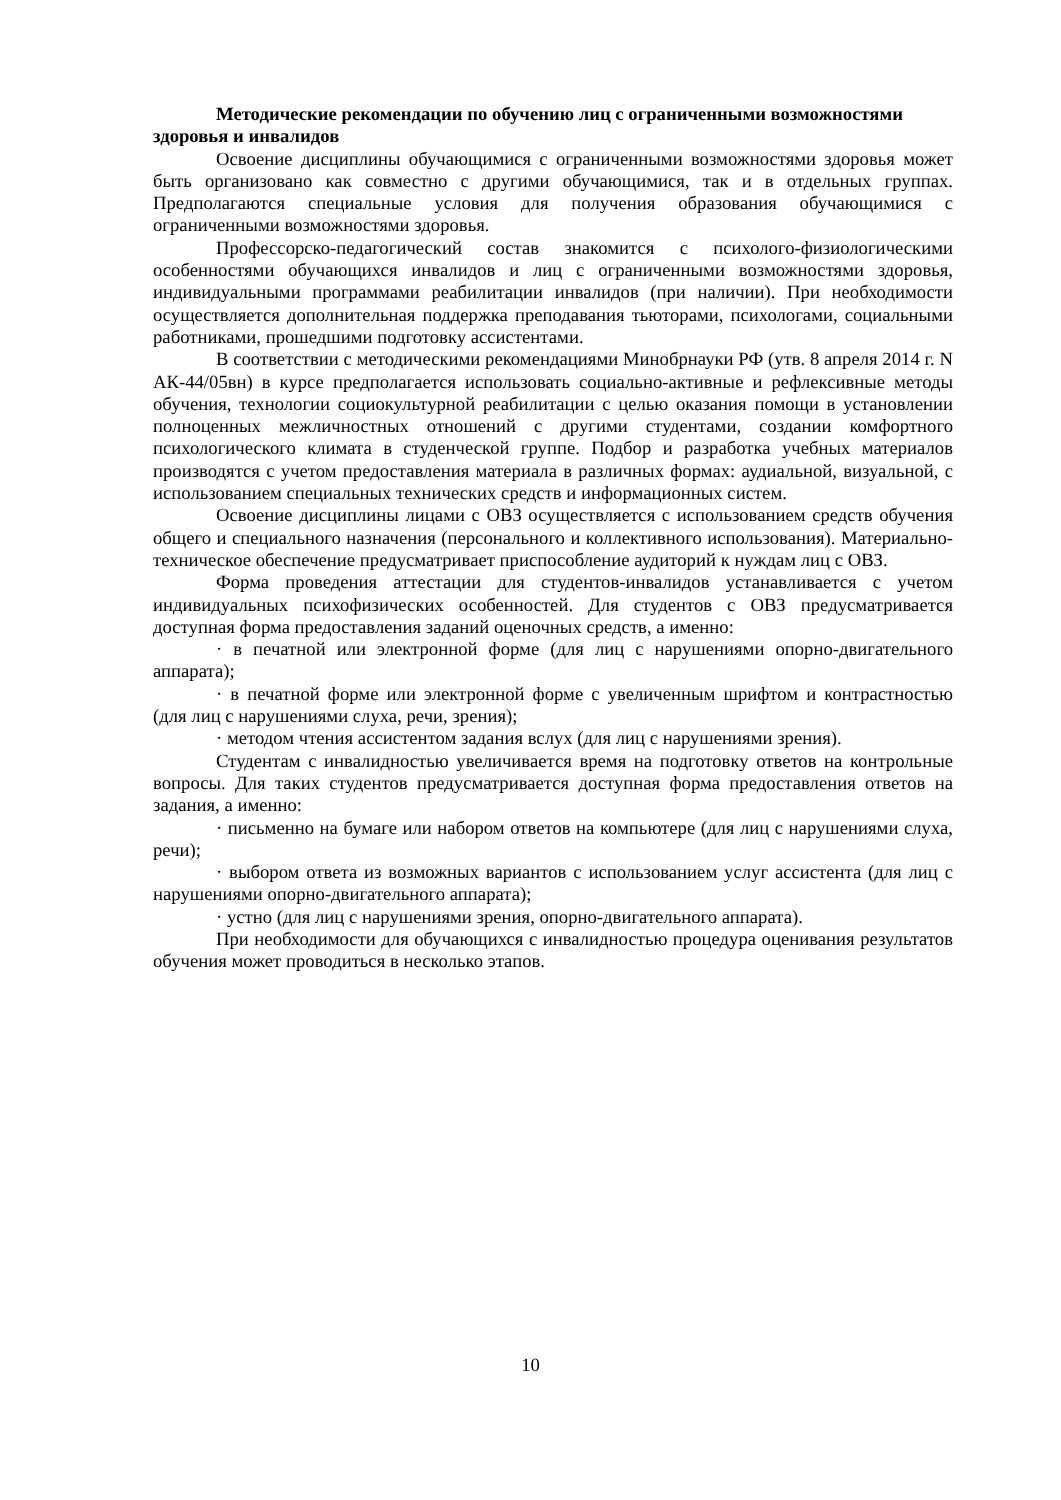Методические рекомендации по обучению лиц с ограниченными возможностями здоровья и инвалидов
Освоение дисциплины обучающимися с ограниченными возможностями здоровья может быть организовано как совместно с другими обучающимися, так и в отдельных группах. Предполагаются специальные условия для получения образования обучающимися с ограниченными возможностями здоровья.
Профессорско-педагогический состав знакомится с психолого-физиологическими особенностями обучающихся инвалидов и лиц с ограниченными возможностями здоровья, индивидуальными программами реабилитации инвалидов (при наличии). При необходимости осуществляется дополнительная поддержка преподавания тьюторами, психологами, социальными работниками, прошедшими подготовку ассистентами.
В соответствии с методическими рекомендациями Минобрнауки РФ (утв. 8 апреля 2014 г. N АК-44/05вн) в курсе предполагается использовать социально-активные и рефлексивные методы обучения, технологии социокультурной реабилитации с целью оказания помощи в установлении полноценных межличностных отношений с другими студентами, создании комфортного психологического климата в студенческой группе. Подбор и разработка учебных материалов производятся с учетом предоставления материала в различных формах: аудиальной, визуальной, с использованием специальных технических средств и информационных систем.
Освоение дисциплины лицами с ОВЗ осуществляется с использованием средств обучения общего и специального назначения (персонального и коллективного использования). Материально-техническое обеспечение предусматривает приспособление аудиторий к нуждам лиц с ОВЗ.
Форма проведения аттестации для студентов-инвалидов устанавливается с учетом индивидуальных психофизических особенностей. Для студентов с ОВЗ предусматривается доступная форма предоставления заданий оценочных средств, а именно:
· в печатной или электронной форме (для лиц с нарушениями опорно-двигательного аппарата);
· в печатной форме или электронной форме с увеличенным шрифтом и контрастностью (для лиц с нарушениями слуха, речи, зрения);
· методом чтения ассистентом задания вслух (для лиц с нарушениями зрения).
Студентам с инвалидностью увеличивается время на подготовку ответов на контрольные вопросы. Для таких студентов предусматривается доступная форма предоставления ответов на задания, а именно:
· письменно на бумаге или набором ответов на компьютере (для лиц с нарушениями слуха, речи);
· выбором ответа из возможных вариантов с использованием услуг ассистента (для лиц с нарушениями опорно-двигательного аппарата);
· устно (для лиц с нарушениями зрения, опорно-двигательного аппарата).
При необходимости для обучающихся с инвалидностью процедура оценивания результатов обучения может проводиться в несколько этапов.
10